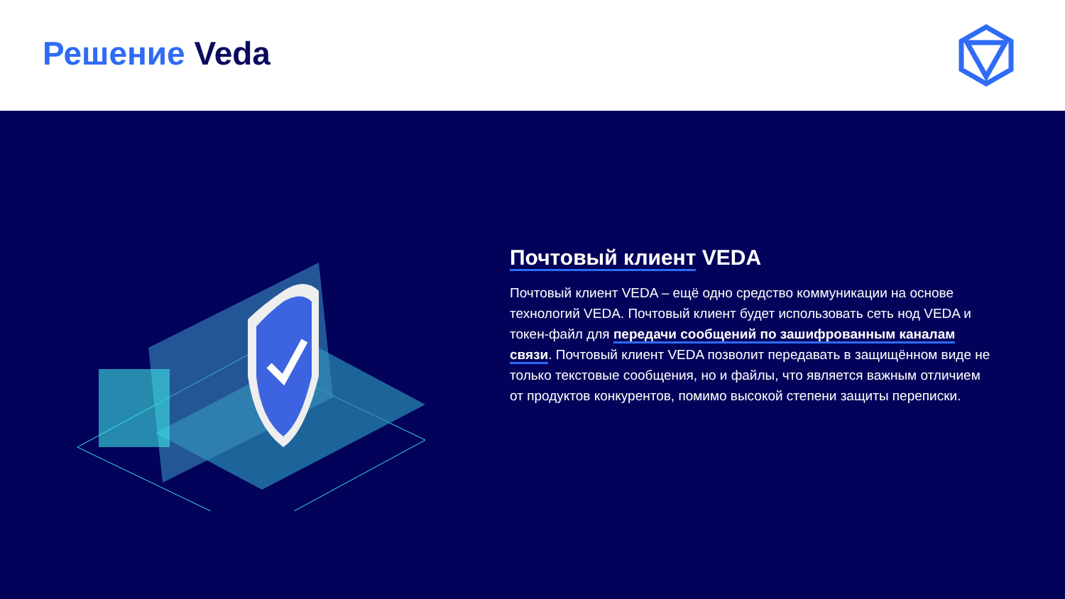Решение Veda
Почтовый клиент VEDA
Почтовый клиент VEDA – ещё одно средство коммуникации на основе технологий VEDA. Почтовый клиент будет использовать сеть нод VEDA и токен-файл для передачи сообщений по зашифрованным каналам связи. Почтовый клиент VEDA позволит передавать в защищённом виде не только текстовые сообщения, но и файлы, что является важным отличием от продуктов конкурентов, помимо высокой степени защиты переписки.